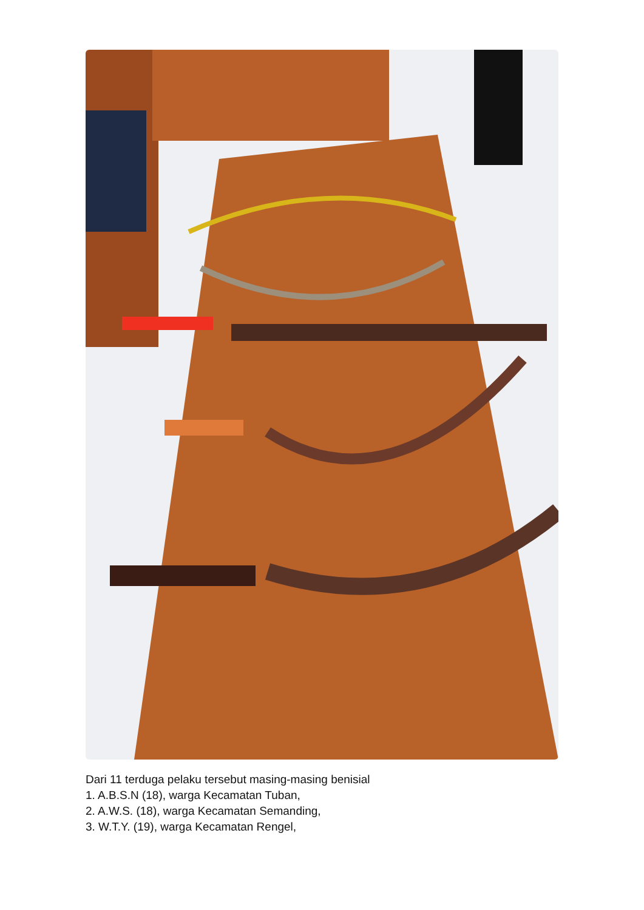Dari 11 terduga pelaku tersebut masing-masing benisial
1. A.B.S.N (18), warga Kecamatan Tuban,
2. A.W.S. (18), warga Kecamatan Semanding,
3. W.T.Y. (19), warga Kecamatan Rengel,